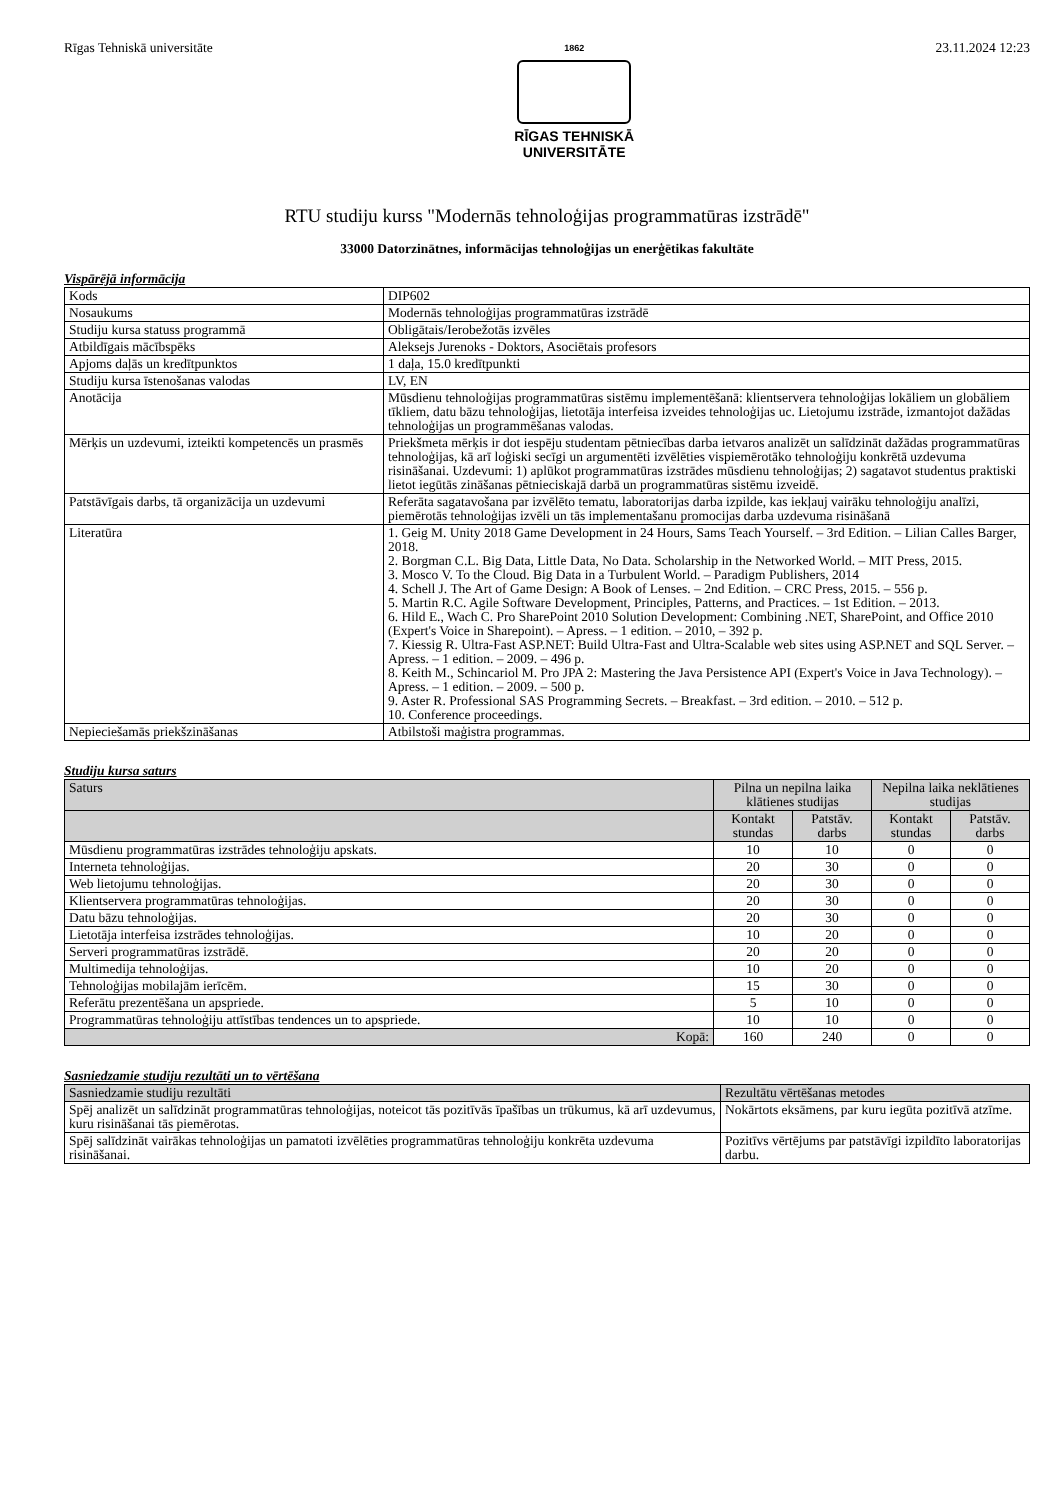Rīgas Tehniskā universitāte
1862
RĪGAS TEHNISKĀ
UNIVERSITĀTE
23.11.2024 12:23
RTU studiju kurss "Modernās tehnoloģijas programmatūras izstrādē"
33000 Datorzinātnes, informācijas tehnoloģijas un enerģētikas fakultāte
Vispārējā informācija
| Kods | DIP602 |
| Nosaukums | Modernās tehnoloģijas programmatūras izstrādē |
| Studiju kursa statuss programmā | Obligātais/Ierobežotās izvēles |
| Atbildīgais mācībspēks | Aleksejs Jurenoks - Doktors, Asociētais profesors |
| Apjoms daļās un kredītpunktos | 1 daļa, 15.0 kredītpunkti |
| Studiju kursa īstenošanas valodas | LV, EN |
| Anotācija | Mūsdienu tehnoloģijas programmatūras sistēmu implementēšanā: klientservera tehnoloģijas lokāliem un globāliem tīkliem, datu bāzu tehnoloģijas, lietotāja interfeisa izveides tehnoloģijas uc. Lietojumu izstrāde, izmantojot dažādas tehnoloģijas un programmēšanas valodas. |
| Mērķis un uzdevumi, izteikti kompetencēs un prasmēs | Priekšmeta mērķis ir dot iespēju studentam pētniecības darba ietvaros analizēt un salīdzināt dažādas programmatūras tehnoloģijas, kā arī loģiski secīgi un argumentēti izvēlēties vispiemērotāko tehnoloģiju konkrētā uzdevuma risināšanai. Uzdevumi: 1) aplūkot programmatūras izstrādes mūsdienu tehnoloģijas; 2) sagatavot studentus praktiski lietot iegūtās zināšanas pētnieciskajā darbā un programmatūras sistēmu izveidē. |
| Patstāvīgais darbs, tā organizācija un uzdevumi | Referāta sagatavošana par izvēlēto tematu, laboratorijas darba izpilde, kas iekļauj vairāku tehnoloģiju analīzi, piemērotās tehnoloģijas izvēli un tās implementašanu promocijas darba uzdevuma risināšanā |
| Literatūra | 1. Geig M. Unity 2018 Game Development in 24 Hours, Sams Teach Yourself. – 3rd Edition. – Lilian Calles Barger, 2018. 2. Borgman C.L. Big Data, Little Data, No Data. Scholarship in the Networked World. – MIT Press, 2015. 3. Mosco V. To the Cloud. Big Data in a Turbulent World. – Paradigm Publishers, 2014 4. Schell J. The Art of Game Design: A Book of Lenses. – 2nd Edition. – CRC Press, 2015. – 556 p. 5. Martin R.C. Agile Software Development, Principles, Patterns, and Practices. – 1st Edition. – 2013. 6. Hild E., Wach C. Pro SharePoint 2010 Solution Development: Combining .NET, SharePoint, and Office 2010 (Expert's Voice in Sharepoint). – Apress. – 1 edition. – 2010, – 392 p. 7. Kiessig R. Ultra-Fast ASP.NET: Build Ultra-Fast and Ultra-Scalable web sites using ASP.NET and SQL Server. – Apress. – 1 edition. – 2009. – 496 p. 8. Keith M., Schincariol M. Pro JPA 2: Mastering the Java Persistence API (Expert's Voice in Java Technology). – Apress. – 1 edition. – 2009. – 500 p. 9. Aster R. Professional SAS Programming Secrets. – Breakfast. – 3rd edition. – 2010. – 512 p. 10. Conference proceedings. |
| Nepieciešamās priekšzināšanas | Atbilstoši maģistra programmas. |
Studiju kursa saturs
| Saturs | Pilna un nepilna laika klātienes studijas | | Nepilna laika neklātienes studijas | |
| --- | --- | --- | --- | --- |
| | Kontakt stundas | Patstāv. darbs | Kontakt stundas | Patstāv. darbs |
| Mūsdienu programmatūras izstrādes tehnoloģiju apskats. | 10 | 10 | 0 | 0 |
| Interneta tehnoloģijas. | 20 | 30 | 0 | 0 |
| Web lietojumu tehnoloģijas. | 20 | 30 | 0 | 0 |
| Klientservera programmatūras tehnoloģijas. | 20 | 30 | 0 | 0 |
| Datu bāzu tehnoloģijas. | 20 | 30 | 0 | 0 |
| Lietotāja interfeisa izstrādes tehnoloģijas. | 10 | 20 | 0 | 0 |
| Serveri programmatūras izstrādē. | 20 | 20 | 0 | 0 |
| Multimedija tehnoloģijas. | 10 | 20 | 0 | 0 |
| Tehnoloģijas mobilajām ierīcēm. | 15 | 30 | 0 | 0 |
| Referātu prezentēšana un apspriede. | 5 | 10 | 0 | 0 |
| Programmatūras tehnoloģiju attīstības tendences un to apspriede. | 10 | 10 | 0 | 0 |
| Kopā: | 160 | 240 | 0 | 0 |
Sasniedzamie studiju rezultāti un to vērtēšana
| Sasniedzamie studiju rezultāti | Rezultātu vērtēšanas metodes |
| --- | --- |
| Spēj analizēt un salīdzināt programmatūras tehnoloģijas, noteicot tās pozitīvās īpašības un trūkumus, kā arī uzdevumus, kuru risināšanai tās piemērotas. | Nokārtots eksāmens, par kuru iegūta pozitīvā atzīme. |
| Spēj salīdzināt vairākas tehnoloģijas un pamatoti izvēlēties programmatūras tehnoloģiju konkrēta uzdevuma risināšanai. | Pozitīvs vērtējums par patstāvīgi izpildīto laboratorijas darbu. |